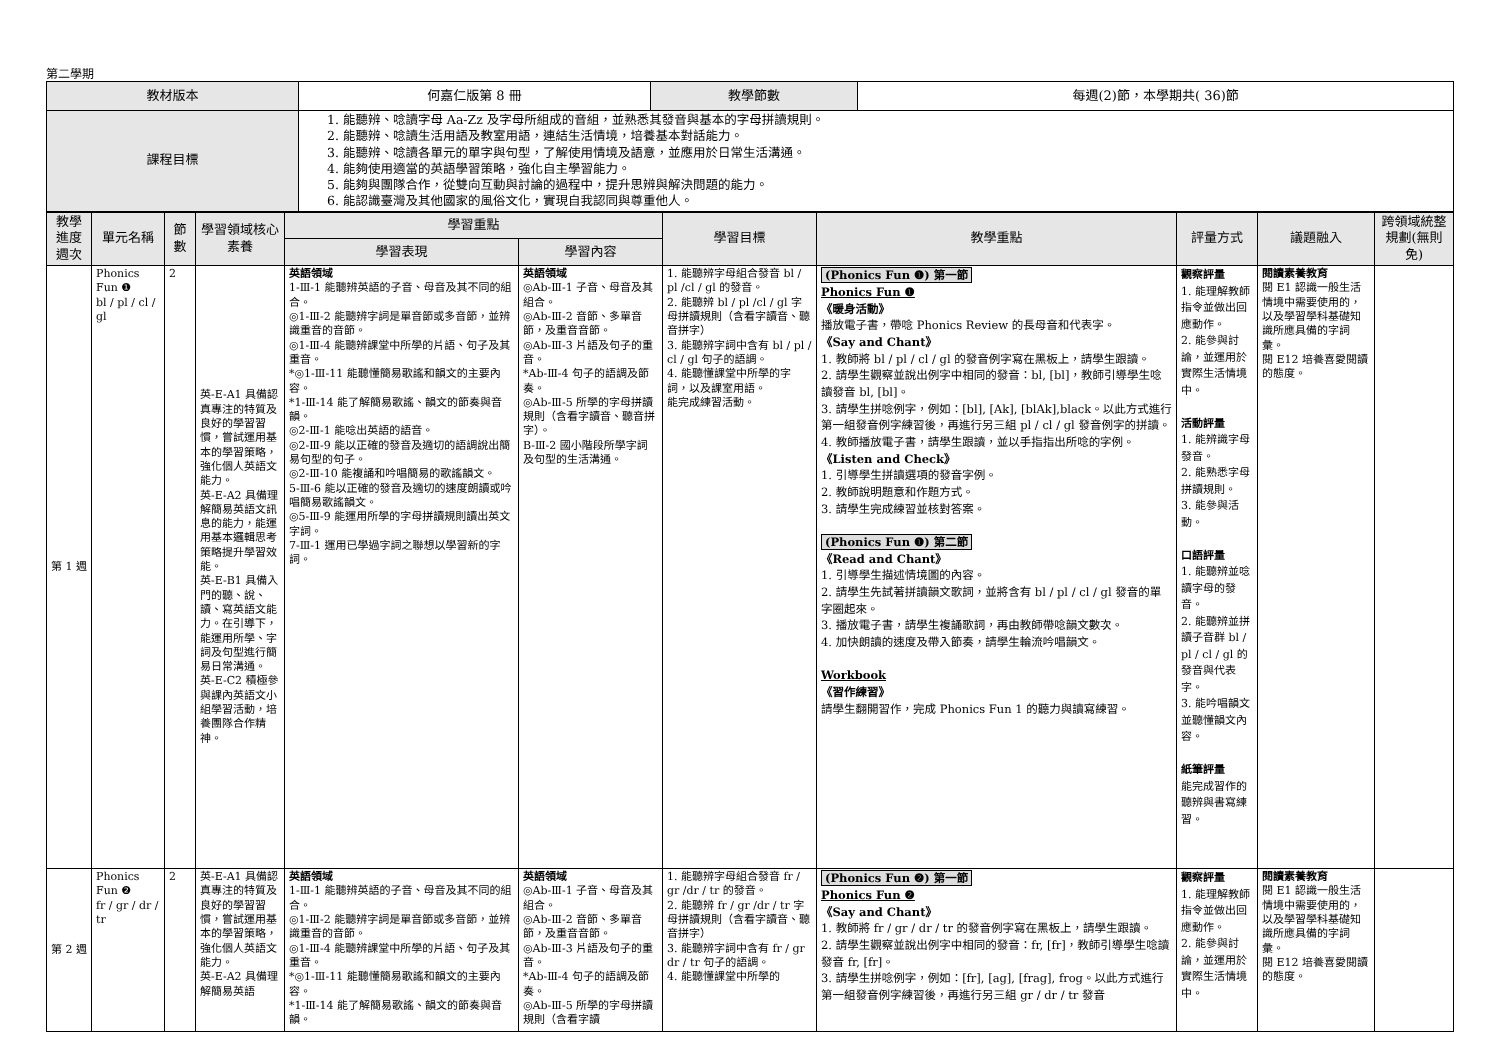第二學期
| 教材版本 | 何嘉仁版第 8 冊 | 教學節數 | 每週(2)節，本學期共( 36)節 |
| 課程目標 | 1. 能聽辨、唸讀字母 Aa-Zz 及字母所組成的音組，並熟悉其發音與基本的字母拼讀規則。 2. 能聽辨、唸讀生活用語及教室用語，連結生活情境，培養基本對話能力。 3. 能聽辨、唸讀各單元的單字與句型，了解使用情境及語意，並應用於日常生活溝通。 4. 能夠使用適當的英語學習策略，強化自主學習能力。 5. 能夠與團隊合作，從雙向互動與討論的過程中，提升思辨與解決問題的能力。 6. 能認識臺灣及其他國家的風俗文化，實現自我認同與尊重他人。 | | |
| 教學進度週次 | 單元名稱 | 節數 | 學習領域核心素養 | 學習重點 | | 學習目標 | 教學重點 | 評量方式 | 議題融入 | 跨領域統整規劃(無則免) |
| --- | --- | --- | --- | --- | --- | --- | --- | --- | --- | --- |
| | | | | 學習表現 | 學習內容 | | | | | |
| 第 1 週 | Phonics Fun ❶ bl / pl / cl / gl | 2 | 英-E-A1 具備認真專注的特質及良好的學習習慣，嘗試運用基本的學習策略，強化個人英語文能力。 英-E-A2 具備理解簡易英語文訊息的能力，能運用基本邏輯思考策略提升學習效能。 英-E-B1 具備入門的聽、說、讀、寫英語文能力。在引導下，能運用所學、字詞及句型進行簡易日常溝通。 英-E-C2 積極參與課內英語文小組學習活動，培養團隊合作精神。 | 英語領域 1-Ⅲ-1 能聽辨英語的子音、母音及其不同的組合。 ◎1-Ⅲ-2 能聽辨字詞是單音節或多音節，並辨識重音的音節。 ◎1-Ⅲ-4 能聽辨課堂中所學的片語、句子及其重音。 *◎1-Ⅲ-11 能聽懂簡易歌謠和韻文的主要內容。 *1-Ⅲ-14 能了解簡易歌謠、韻文的節奏與音韻。 ◎2-Ⅲ-1 能唸出英語的語音。 ◎2-Ⅲ-9 能以正確的發音及適切的語調說出簡易句型的句子。 ◎2-Ⅲ-10 能複誦和吟唱簡易的歌謠韻文。 5-Ⅲ-6 能以正確的發音及適切的速度朗讀或吟唱簡易歌謠韻文。 ◎5-Ⅲ-9 能運用所學的字母拼讀規則讀出英文字詞。 7-Ⅲ-1 運用已學過字詞之聯想以學習新的字詞。 | 英語領域 ◎Ab-Ⅲ-1 子音、母音及其組合。 ◎Ab-Ⅲ-2 音節、多單音節，及重音音節。 ◎Ab-Ⅲ-3 片語及句子的重音。 *Ab-Ⅲ-4 句子的語調及節奏。 ◎Ab-Ⅲ-5 所學的字母拼讀規則（含看字讀音、聽音拼字）。 B-Ⅲ-2 國小階段所學字詞及句型的生活溝通。 | 1. 能聽辨字母組合發音 bl / pl /cl / gl 的發音。 2. 能聽辨 bl / pl /cl / gl 字母拼讀規則（含看字讀音、聽音拼字） 3. 能聽辨字詞中含有 bl / pl / cl / gl 句子的語調。 4. 能聽懂課堂中所學的字詞，以及課室用語。 能完成練習活動。 | (Phonics Fun ❶) 第一節 Phonics Fun ❶ 《暖身活動》 播放電子書，帶唸 Phonics Review 的長母音和代表字。 《Say and Chant》 1. 教師將 bl / pl / cl / gl 的發音例字寫在黑板上，請學生跟讀。 2. 請學生觀察並說出例字中相同的發音：bl, [bl]，教師引導學生唸讀發音 bl, [bl]。 3. 請學生拼唸例字，例如：[bl], [Ak], [blAk],black。以此方式進行第一組發音例字練習後，再進行另三組 pl / cl / gl 發音例字的拼讀。 4. 教師播放電子書，請學生跟讀，並以手指指出所唸的字例。 《Listen and Check》 1. 引導學生拼讀選項的發音字例。 2. 教師說明題意和作題方式。 3. 請學生完成練習並核對答案。 (Phonics Fun ❶) 第二節 《Read and Chant》 1. 引導學生描述情境圖的內容。 2. 請學生先試著拼讀韻文歌詞，並將含有 bl / pl / cl / gl 發音的單字圈起來。 3. 播放電子書，請學生複誦歌詞，再由教師帶唸韻文數次。 4. 加快朗讀的速度及帶入節奏，請學生輪流吟唱韻文。 Workbook 《習作練習》 請學生翻開習作，完成 Phonics Fun 1 的聽力與讀寫練習。 | 觀察評量 1. 能理解教師指令並做出回應動作。 2. 能參與討論，並運用於實際生活情境中。 活動評量 1. 能辨識字母發音。 2. 能熟悉字母拼讀規則。 3. 能參與活動。 口語評量 1. 能聽辨並唸讀字母的發音。 2. 能聽辨並拼讀子音群 bl / pl / cl / gl 的發音與代表字。 3. 能吟唱韻文並聽懂韻文內容。 紙筆評量 能完成習作的聽辨與書寫練習。 | 閱讀素養教育 閱 E1 認識一般生活情境中需要使用的，以及學習學科基礎知識所應具備的字詞彙。 閱 E12 培養喜愛閱讀的態度。 | |
| 第 2 週 | Phonics Fun ❷ fr / gr / dr / tr | 2 | 英-E-A1 具備認真專注的特質及良好的學習習慣，嘗試運用基本的學習策略，強化個人英語文能力。 英-E-A2 具備理解簡易英語 | 英語領域 1-Ⅲ-1 能聽辨英語的子音、母音及其不同的組合。 ◎1-Ⅲ-2 能聽辨字詞是單音節或多音節，並辨識重音的音節。 ◎1-Ⅲ-4 能聽辨課堂中所學的片語、句子及其重音。 *◎1-Ⅲ-11 能聽懂簡易歌謠和韻文的主要內容。 *1-Ⅲ-14 能了解簡易歌謠、韻文的節奏與音韻。 | 英語領域 ◎Ab-Ⅲ-1 子音、母音及其組合。 ◎Ab-Ⅲ-2 音節、多單音節，及重音音節。 ◎Ab-Ⅲ-3 片語及句子的重音。 *Ab-Ⅲ-4 句子的語調及節奏。 ◎Ab-Ⅲ-5 所學的字母拼讀規則（含看字讀 | 1. 能聽辨字母組合發音 fr / gr /dr / tr 的發音。 2. 能聽辨 fr / gr /dr / tr 字母拼讀規則（含看字讀音、聽音拼字） 3. 能聽辨字詞中含有 fr / gr dr / tr 句子的語調。 4. 能聽懂課堂中所學的 | (Phonics Fun ❷) 第一節 Phonics Fun ❷ 《Say and Chant》 1. 教師將 fr / gr / dr / tr 的發音例字寫在黑板上，請學生跟讀。 2. 請學生觀察並說出例字中相同的發音：fr, [fr]，教師引導學生唸讀發音 fr, [fr]。 3. 請學生拼唸例字，例如：[fr], [ag], [frag], frog。以此方式進行第一組發音例字練習後，再進行另三組 gr / dr / tr 發音 | 觀察評量 1. 能理解教師指令並做出回應動作。 2. 能參與討論，並運用於實際生活情境中。 | 閱讀素養教育 閱 E1 認識一般生活情境中需要使用的，以及學習學科基礎知識所應具備的字詞彙。 閱 E12 培養喜愛閱讀的態度。 | |